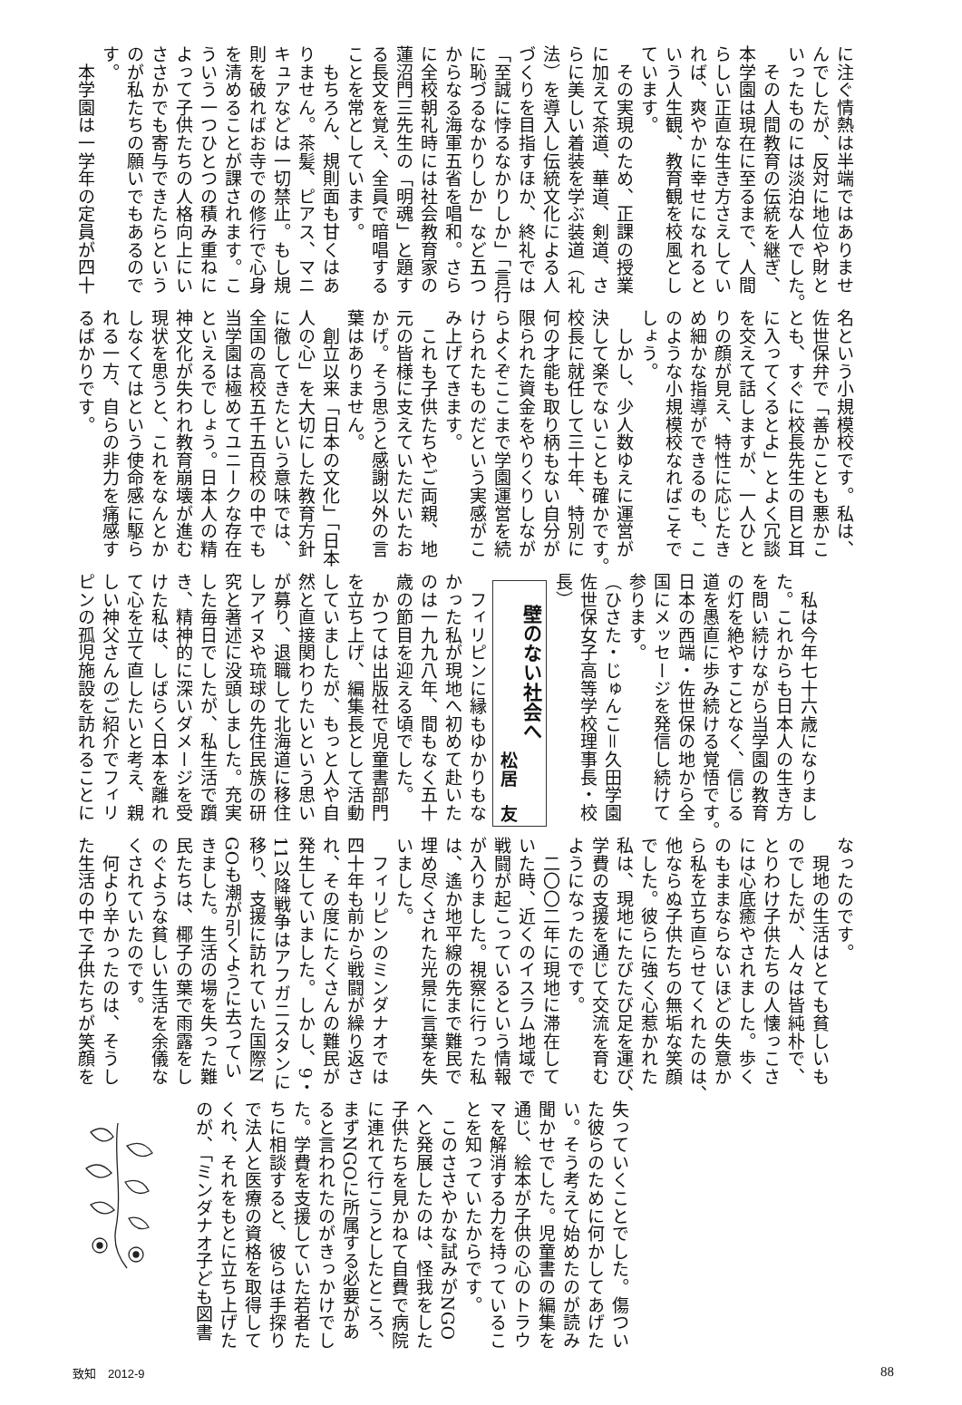に注ぐ情熱は半端ではありませ
んでしたが、反対に地位や財と
いったものには淡泊な人でした。
　その人間教育の伝統を継ぎ、
本学園は現在に至るまで、人間
らしい正直な生き方さえしてい
れば、爽やかに幸せになれると
いう人生観、教育観を校風とし
ています。
　その実現のため、正課の授業
に加えて茶道、華道、剣道、さ
らに美しい着装を学ぶ装道（礼
法）を導入し伝統文化による人
づくりを目指すほか、終礼では
「至誠に悖るなかりしか」「言行
に恥づるなかりしか」など五つ
からなる海軍五省を唱和。さら
に全校朝礼時には社会教育家の
蓮沼門三先生の「明魂」と題す
る長文を覚え、全員で暗唱する
ことを常としています。
　もちろん、規則面も甘くはあ
りません。茶髪、ピアス、マニ
キュアなどは一切禁止。もし規
則を破ればお寺での修行で心身
を清めることが課されます。こ
ういう一つひとつの積み重ねに
よって子供たちの人格向上にい
ささかでも寄与できたらという
のが私たちの願いでもあるので
す。
　本学園は一学年の定員が四十
名という小規模校です。私は、
佐世保弁で「善かことも悪かこ
とも、すぐに校長先生の目と耳
に入ってくるとよ」とよく冗談
を交えて話しますが、一人ひと
りの顔が見え、特性に応じたき
め細かな指導ができるのも、こ
のような小規模校なればこそで
しょう。
　しかし、少人数ゆえに運営が
決して楽でないことも確かです。
校長に就任して三十年、特別に
何の才能も取り柄もない自分が
限られた資金をやりくりしなが
らよくぞここまで学園運営を続
けられたものだという実感がこ
み上げてきます。
　これも子供たちやご両親、地
元の皆様に支えていただいたお
かげ。そう思うと感謝以外の言
葉はありません。
　創立以来「日本の文化」「日本
人の心」を大切にした教育方針
に徹してきたという意味では、
全国の高校五千五百校の中でも
当学園は極めてユニークな存在
といえるでしょう。日本人の精
神文化が失われ教育崩壊が進む
現状を思うと、これをなんとか
しなくてはという使命感に駆ら
れる一方、自らの非力を痛感す
るばかりです。
　私は今年七十六歳になりまし
た。これからも日本人の生き方
を問い続けながら当学園の教育
の灯を絶やすことなく、信じる
道を愚直に歩み続ける覚悟です。
日本の西端・佐世保の地から全
国にメッセージを発信し続けて
参ります。
（ひさた・じゅんこ＝久田学園
佐世保女子高等学校理事長・校
長）
　壁のない社会へ
松居　友
　フィリピンに縁もゆかりもな
かった私が現地へ初めて赴いた
のは一九九八年、間もなく五十
歳の節目を迎える頃でした。
　かつては出版社で児童書部門
を立ち上げ、編集長として活動
していましたが、もっと人や自
然と直接関わりたいという思い
が募り、退職して北海道に移住
しアイヌや琉球の先住民族の研
究と著述に没頭しました。充実
した毎日でしたが、私生活で躓
き、精神的に深いダメージを受
けた私は、しばらく日本を離れ
て心を立て直したいと考え、親
しい神父さんのご紹介でフィリ
ピンの孤児施設を訪れることに
なったのです。
　現地の生活はとても貧しいも
のでしたが、人々は皆純朴で、
とりわけ子供たちの人懐っこさ
には心底癒やされました。歩く
のもままならないほどの失意か
ら私を立ち直らせてくれたのは、
他ならぬ子供たちの無垢な笑顔
でした。彼らに強く心惹かれた
私は、現地にたびたび足を運び、
学費の支援を通じて交流を育む
ようになったのです。
　二〇〇二年に現地に滞在して
いた時、近くのイスラム地域で
戦闘が起こっているという情報
が入りました。視察に行った私
は、遙か地平線の先まで難民で
埋め尽くされた光景に言葉を失
いました。
　フィリピンのミンダナオでは
四十年も前から戦闘が繰り返さ
れ、その度にたくさんの難民が
発生していました。しかし、9・
11以降戦争はアフガニスタンに
移り、支援に訪れていた国際N
GOも潮が引くように去ってい
きました。生活の場を失った難
民たちは、椰子の葉で雨露をし
のぐような貧しい生活を余儀な
くされていたのです。
　何より辛かったのは、そうし
た生活の中で子供たちが笑顔を
失っていくことでした。傷つい
た彼らのために何かしてあげた
い。そう考えて始めたのが読み
聞かせでした。児童書の編集を
通じ、絵本が子供の心のトラウ
マを解消する力を持っているこ
とを知っていたからです。
　このささやかな試みがNGO
へと発展したのは、怪我をした
子供たちを見かねて自費で病院
に連れて行こうとしたところ、
まずNGOに所属する必要があ
ると言われたのがきっかけでし
た。学費を支援していた若者た
ちに相談すると、彼らは手探り
で法人と医療の資格を取得して
くれ、それをもとに立ち上げた
のが、「ミンダナオ子ども図書
致知　2012-9 88